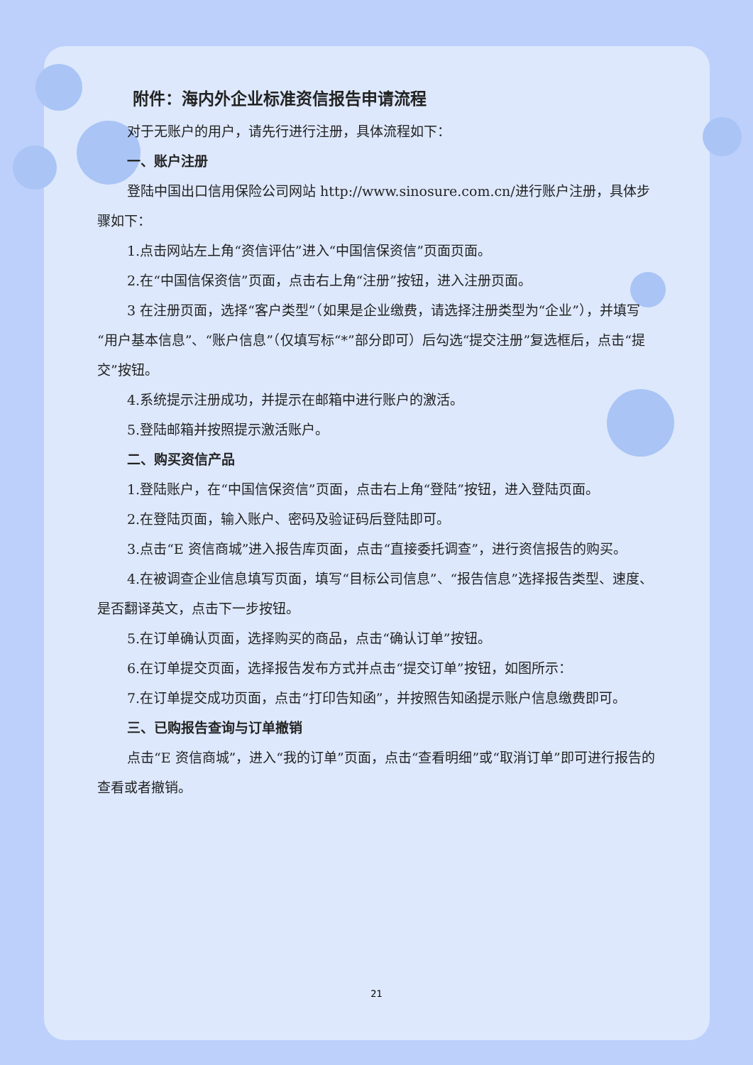附件：海内外企业标准资信报告申请流程
对于无账户的用户，请先行进行注册，具体流程如下：
一、账户注册
登陆中国出口信用保险公司网站 http://www.sinosure.com.cn/进行账户注册，具体步骤如下：
1.点击网站左上角“资信评估”进入“中国信保资信”页面页面。
2.在“中国信保资信”页面，点击右上角“注册”按钮，进入注册页面。
3 在注册页面，选择“客户类型”（如果是企业缴费，请选择注册类型为“企业”），并填写“用户基本信息”、“账户信息”（仅填写标“*”部分即可）后勾选“提交注册”复选框后，点击“提交”按钮。
4.系统提示注册成功，并提示在邮箱中进行账户的激活。
5.登陆邮箱并按照提示激活账户。
二、购买资信产品
1.登陆账户，在“中国信保资信”页面，点击右上角“登陆”按钮，进入登陆页面。
2.在登陆页面，输入账户、密码及验证码后登陆即可。
3.点击“E 资信商城”进入报告库页面，点击“直接委托调查”，进行资信报告的购买。
4.在被调查企业信息填写页面，填写“目标公司信息”、“报告信息”选择报告类型、速度、是否翻译英文，点击下一步按钮。
5.在订单确认页面，选择购买的商品，点击“确认订单”按钮。
6.在订单提交页面，选择报告发布方式并点击“提交订单”按钮，如图所示：
7.在订单提交成功页面，点击“打印告知函”，并按照告知函提示账户信息缴费即可。
三、已购报告查询与订单撤销
点击“E 资信商城”，进入“我的订单”页面，点击“查看明细”或“取消订单”即可进行报告的查看或者撤销。
21